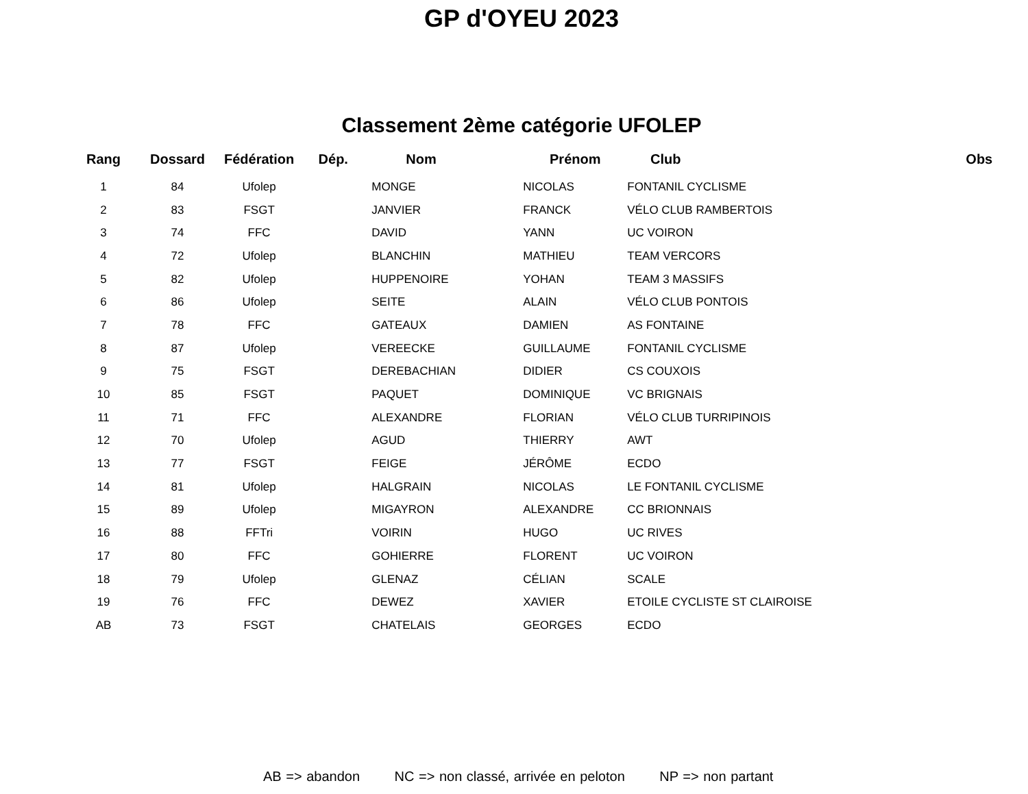GP d'OYEU 2023
Classement 2ème catégorie UFOLEP
| Rang | Dossard | Fédération | Dép. | Nom | Prénom | Club | Obs |
| --- | --- | --- | --- | --- | --- | --- | --- |
| 1 | 84 | Ufolep | | MONGE | NICOLAS | FONTANIL CYCLISME | |
| 2 | 83 | FSGT | | JANVIER | FRANCK | VÉLO CLUB RAMBERTOIS | |
| 3 | 74 | FFC | | DAVID | YANN | UC VOIRON | |
| 4 | 72 | Ufolep | | BLANCHIN | MATHIEU | TEAM VERCORS | |
| 5 | 82 | Ufolep | | HUPPENOIRE | YOHAN | TEAM 3 MASSIFS | |
| 6 | 86 | Ufolep | | SEITE | ALAIN | VÉLO CLUB PONTOIS | |
| 7 | 78 | FFC | | GATEAUX | DAMIEN | AS FONTAINE | |
| 8 | 87 | Ufolep | | VEREECKE | GUILLAUME | FONTANIL CYCLISME | |
| 9 | 75 | FSGT | | DEREBACHIAN | DIDIER | CS COUXOIS | |
| 10 | 85 | FSGT | | PAQUET | DOMINIQUE | VC BRIGNAIS | |
| 11 | 71 | FFC | | ALEXANDRE | FLORIAN | VÉLO CLUB TURRIPINOIS | |
| 12 | 70 | Ufolep | | AGUD | THIERRY | AWT | |
| 13 | 77 | FSGT | | FEIGE | JÉRÔME | ECDO | |
| 14 | 81 | Ufolep | | HALGRAIN | NICOLAS | LE FONTANIL CYCLISME | |
| 15 | 89 | Ufolep | | MIGAYRON | ALEXANDRE | CC BRIONNAIS | |
| 16 | 88 | FFTri | | VOIRIN | HUGO | UC RIVES | |
| 17 | 80 | FFC | | GOHIERRE | FLORENT | UC VOIRON | |
| 18 | 79 | Ufolep | | GLENAZ | CÉLIAN | SCALE | |
| 19 | 76 | FFC | | DEWEZ | XAVIER | ETOILE CYCLISTE ST CLAIROISE | |
| AB | 73 | FSGT | | CHATELAIS | GEORGES | ECDO | |
AB => abandon NC => non classé, arrivée en peloton NP => non partant